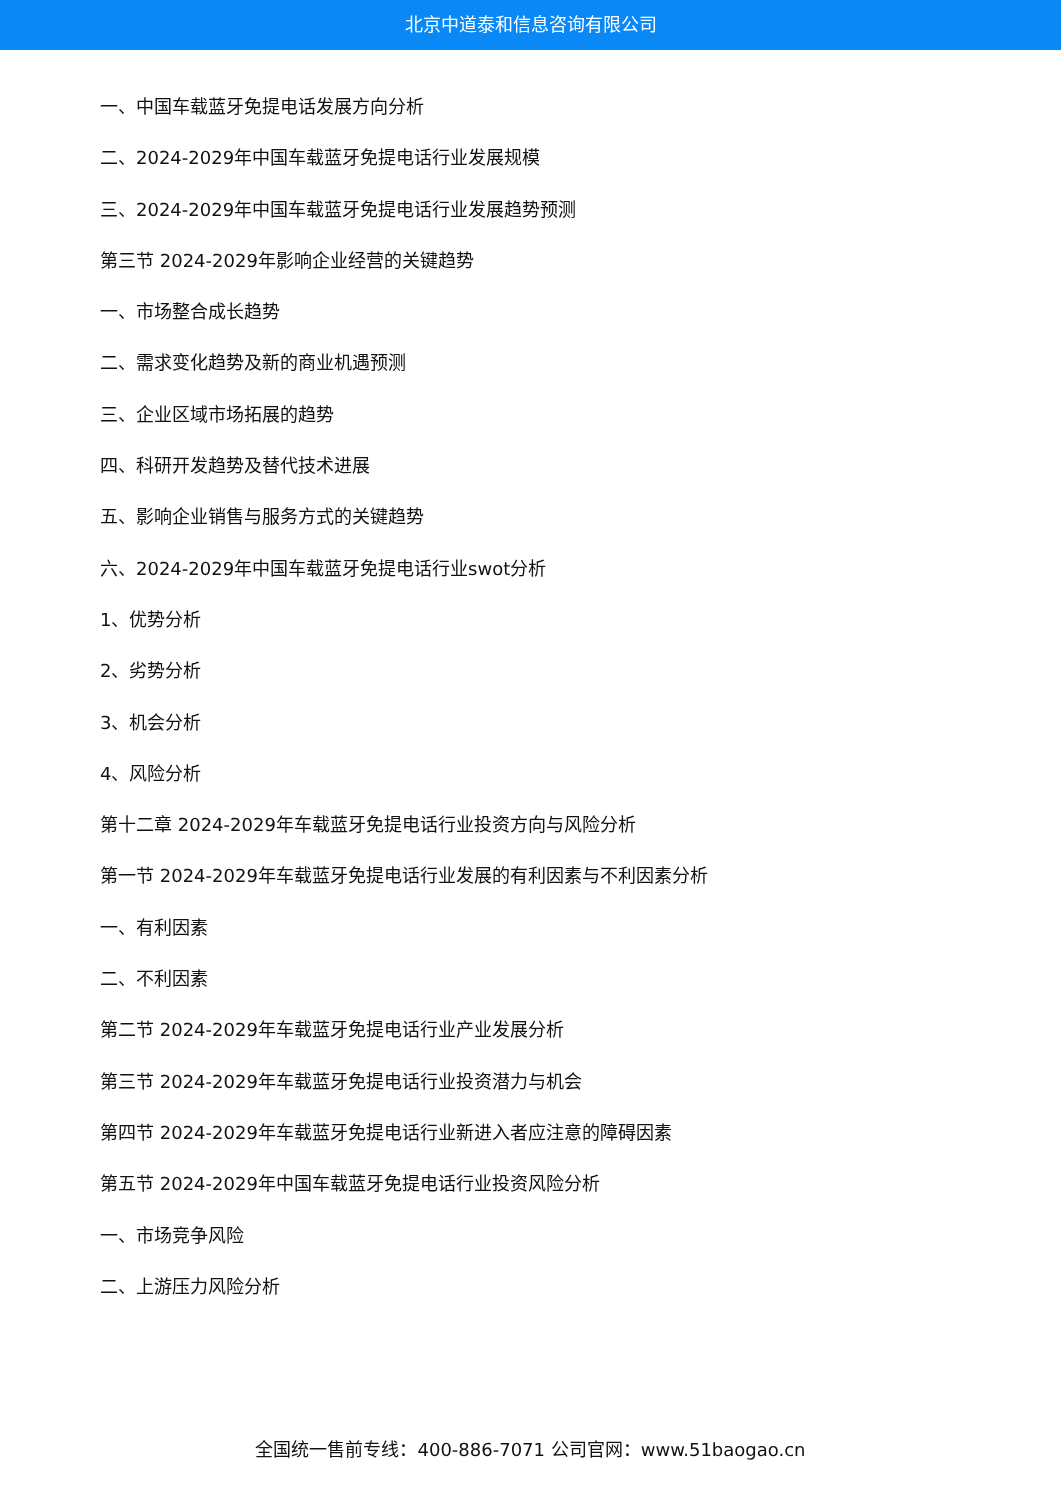北京中道泰和信息咨询有限公司
一、中国车载蓝牙免提电话发展方向分析
二、2024-2029年中国车载蓝牙免提电话行业发展规模
三、2024-2029年中国车载蓝牙免提电话行业发展趋势预测
第三节 2024-2029年影响企业经营的关键趋势
一、市场整合成长趋势
二、需求变化趋势及新的商业机遇预测
三、企业区域市场拓展的趋势
四、科研开发趋势及替代技术进展
五、影响企业销售与服务方式的关键趋势
六、2024-2029年中国车载蓝牙免提电话行业swot分析
1、优势分析
2、劣势分析
3、机会分析
4、风险分析
第十二章 2024-2029年车载蓝牙免提电话行业投资方向与风险分析
第一节 2024-2029年车载蓝牙免提电话行业发展的有利因素与不利因素分析
一、有利因素
二、不利因素
第二节 2024-2029年车载蓝牙免提电话行业产业发展分析
第三节 2024-2029年车载蓝牙免提电话行业投资潜力与机会
第四节 2024-2029年车载蓝牙免提电话行业新进入者应注意的障碍因素
第五节 2024-2029年中国车载蓝牙免提电话行业投资风险分析
一、市场竞争风险
二、上游压力风险分析
全国统一售前专线：400-886-7071 公司官网：www.51baogao.cn